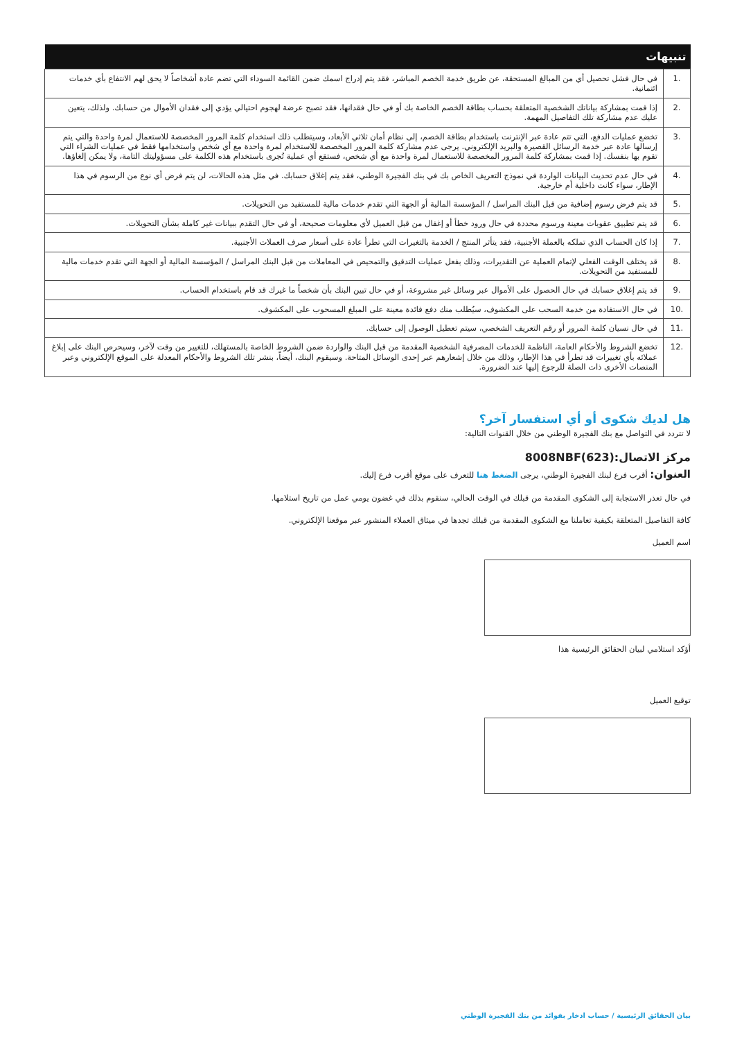| تنبيهات | |
| --- | --- |
| .1 | في حال فشل تحصيل أي من المبالغ المستحقة، عن طريق خدمة الخصم المباشر، فقد يتم إدراج اسمك ضمن القائمة السوداء التي تضم عادة أشخاصاً لا يحق لهم الانتفاع بأي خدمات ائتمانية. |
| .2 | إذا قمت بمشاركة بياناتك الشخصية المتعلقة بحساب بطاقة الخصم الخاصة بك أو في حال فقدانها، فقد تصبح عرضة لهجوم احتيالي يؤدي إلى فقدان الأموال من حسابك. ولذلك، يتعين عليك عدم مشاركة تلك التفاصيل المهمة. |
| .3 | تخضع عمليات الدفع، التي تتم عادة عبر الإنترنت باستخدام بطاقة الخصم، إلى نظام أمان ثلاثي الأبعاد، وسيتطلب ذلك استخدام كلمة المرور المخصصة للاستعمال لمرة واحدة والتي يتم إرسالها عادة عبر خدمة الرسائل القصيرة والبريد الإلكتروني. يرجى عدم مشاركة كلمة المرور المخصصة للاستخدام لمرة واحدة مع أي شخص واستخدامها فقط في عمليات الشراء التي تقوم بها بنفسك. إذا قمت بمشاركة كلمة المرور المخصصة للاستعمال لمرة واحدة مع أي شخص، فستقع أي عملية تُجرى باستخدام هذه الكلمة على مسؤوليتك التامة، ولا يمكن إلغاؤها. |
| .4 | في حال عدم تحديث البيانات الواردة في نموذج التعريف الخاص بك في بنك الفجيرة الوطني، فقد يتم إغلاق حسابك. في مثل هذه الحالات، لن يتم فرض أي نوع من الرسوم في هذا الإطار، سواء كانت داخلية أم خارجية. |
| .5 | قد يتم فرض رسوم إضافية من قبل البنك المراسل / المؤسسة المالية أو الجهة التي تقدم خدمات مالية للمستفيد من التحويلات. |
| .6 | قد يتم تطبيق عقوبات معينة ورسوم محددة في حال ورود خطأ أو إغفال من قبل العميل لأي معلومات صحيحة، أو في حال التقدم ببيانات غير كاملة بشأن التحويلات. |
| .7 | إذا كان الحساب الذي تملكه بالعملة الأجنبية، فقد يتأثر المنتج / الخدمة بالتغيرات التي تطرأ عادة على أسعار صرف العملات الأجنبية. |
| .8 | قد يختلف الوقت الفعلي لإتمام العملية عن التقديرات، وذلك بفعل عمليات التدقيق والتمحيص في المعاملات من قبل البنك المراسل / المؤسسة المالية أو الجهة التي تقدم خدمات مالية للمستفيد من التحويلات. |
| .9 | قد يتم إغلاق حسابك في حال الحصول على الأموال عبر وسائل غير مشروعة، أو في حال تبين البنك بأن شخصاً ما غيرك قد قام باستخدام الحساب. |
| .10 | في حال الاستفادة من خدمة السحب على المكشوف، سيُطلب منك دفع فائدة معينة على المبلغ المسحوب على المكشوف. |
| .11 | في حال نسيان كلمة المرور أو رقم التعريف الشخصي، سيتم تعطيل الوصول إلى حسابك. |
| .12 | تخضع الشروط والأحكام العامة، الناظمة للخدمات المصرفية الشخصية المقدمة من قبل البنك والواردة ضمن الشروط الخاصة بالمستهلك، للتغيير من وقت لآخر، وسيحرص البنك على إبلاغ عملائه بأي تغييرات قد تطرأ في هذا الإطار، وذلك من خلال إشعارهم عبر إحدى الوسائل المتاحة. وسيقوم البنك، أيضاً، بنشر تلك الشروط والأحكام المعدلة على الموقع الإلكتروني وعبر المنصات الأخرى ذات الصلة للرجوع إليها عند الضرورة. |
هل لديك شكوى أو أي استفسار آخر؟
لا تتردد في التواصل مع بنك الفجيرة الوطني من خلال القنوات التالية:
مركز الاتصال:(623)8008NBF
العنوان: أقرب فرع لبنك الفجيرة الوطني، يرجى الضغط هنا للتعرف على موقع أقرب فرع إليك.
في حال تعذر الاستجابة إلى الشكوى المقدمة من قبلك في الوقت الحالي، سنقوم بذلك في غضون يومي عمل من تاريخ استلامها.
كافة التفاصيل المتعلقة بكيفية تعاملنا مع الشكوى المقدمة من قبلك تجدها في ميثاق العملاء المنشور عبر موقعنا الإلكتروني.
اسم العميل
أؤكد استلامي لبيان الحقائق الرئيسية هذا
توقيع العميل
بيان الحقائق الرئيسية / حساب ادخار بفوائد من بنك الفجيرة الوطني